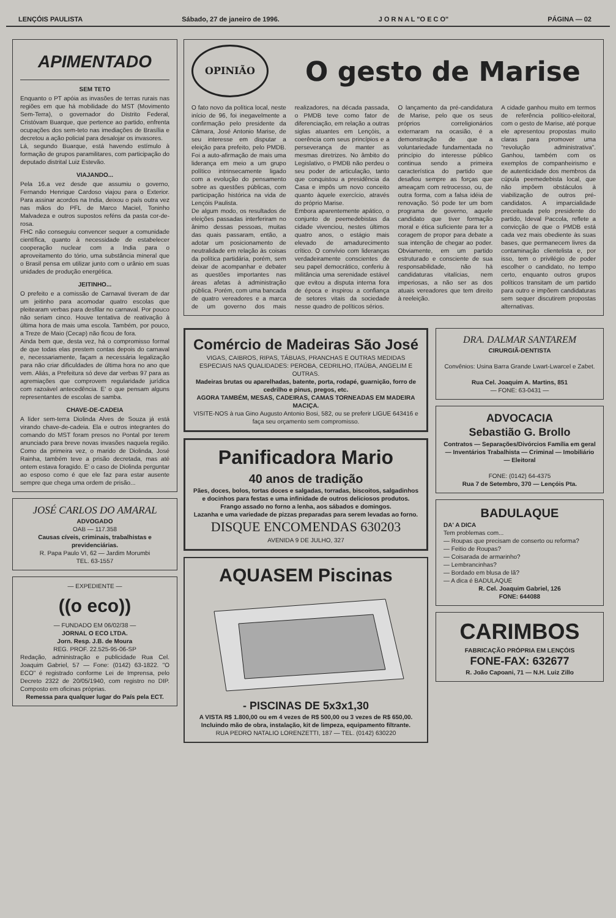LENÇÓIS PAULISTA Sábado, 27 de janeiro de 1996. J O R N A L "O E C O" PÁGINA — 02
APIMENTADO
SEM TETO
Enquanto o PT apóia as invasões de terras rurais nas regiões em que há mobilidade do MST (Movimento Sem-Terra), o governador do Distrito Federal, Cristóvam Buarque, que pertence ao partido, enfrenta ocupações dos sem-teto nas imediações de Brasília e decretou a ação policial para desalojar os invasores.
Lá, segundo Buarque, está havendo estímulo à formação de grupos paramilitares, com participação do deputado distrital Luiz Estevão.
VIAJANDO...
Pela 16.a vez desde que assumiu o governo, Fernando Henrique Cardoso viajou para o Exterior. Para assinar acordos na India, deixou o país outra vez nas mãos do PFL de Marco Maciel, Toninho Malvadeza e outros supostos reféns da pasta cor-de-rosa.
FHC não conseguiu convencer sequer a comunidade científica, quanto à necessidade de estabelecer cooperação nuclear com a India para o aproveitamento do tório, uma substância mineral que o Brasil pensa em utilizar junto com o urânio em suas unidades de produção energética.
JEITINHO...
O prefeito e a comissão de Carnaval tiveram de dar um jeitinho para acomodar quatro escolas que pleitearam verbas para desfilar no carnaval. Por pouco não seriam cinco. Houve tentativa de reativação à última hora de mais uma escola. Também, por pouco, a Treze de Maio (Cecap) não ficou de fora.
Ainda bem que, desta vez, há o compromisso formal de que todas elas prestem contas depois do carnaval e, necessariamente, façam a necessária legalização para não criar dificuldades de última hora no ano que vem. Aliás, a Prefeitura só deve dar verbas 97 para as agremiações que comprovem regularidade jurídica com razoável antecedência. E' o que pensam alguns representantes de escolas de samba.
CHAVE-DE-CADEIA
A líder sem-terra Diolinda Alves de Souza já está virando chave-de-cadeia. Ela e outros integrantes do comando do MST foram presos no Pontal por terem anunciado para breve novas invasões naquela região. Como da primeira vez, o marido de Diolinda, José Rainha, também teve a prisão decretada, mas até ontem estava foragido. E' o caso de Diolinda perguntar ao esposo como é que ele faz para estar ausente sempre que chega uma ordem de prisão...
JOSÉ CARLOS DO AMARAL
ADVOGADO
OAB — 117.358
Causas cíveis, criminais, trabalhistas e previdenciárias.
R. Papa Paulo VI, 62 — Jardim Morumbi
TEL. 63-1557
— EXPEDIENTE —
((o eco))
— FUNDADO EM 06/02/38 —
JORNAL O ECO LTDA.
Jorn. Resp. J.B. de Moura
REG. PROF. 22.525-95-06-SP
Redação, administração e publicidade Rua Cel. Joaquim Gabriel, 57 — Fone: (0142) 63-1822. "O ECO" é registrado conforme Lei de Imprensa, pelo Decreto 2322 de 20/05/1940, com registro no DIP. Composto em oficinas próprias.
Remessa para qualquer lugar do País pela ECT.
OPINIÃO
O gesto de Marise
O fato novo da política local, neste início de 96, foi inegavelmente a confirmação pelo presidente da Câmara, José Antonio Marise, de seu interesse em disputar a eleição para prefeito, pelo PMDB. Foi a auto-afirmação de mais uma liderança em meio a um grupo político intrinsecamente ligado com a evolução do pensamento sobre as questões públicas, com participação histórica na vida de Lençóis Paulista.
De algum modo, os resultados de eleições passadas interferiram no ânimo dessas pessoas, muitas das quais passaram, então, a adotar um posicionamento de neutralidade em relação às coisas da política partidária, porém, sem deixar de acompanhar e debater as questões importantes nas áreas afetas à administração pública. Porém, com uma bancada de quatro vereadores e a marca de um governo dos mais realizadores, na década passada, o PMDB teve como fator de diferenciação, em relação a outras siglas atuantes em Lençóis, a coerência com seus princípios e a perseverança de manter as mesmas diretrizes. No âmbito do Legislativo, o PMDB não perdeu o seu poder de articulação, tanto que conquistou a presidência da Casa e impôs um novo conceito quanto àquele exercício, através do próprio Marise.
Embora aparentemente apático, o conjunto de peemedebistas da cidade vivenciou, nestes últimos quatro anos, o estágio mais elevado de amadurecimento crítico. O convívio com lideranças verdadeiramente conscientes de seu papel democrático, conferiu à militância uma serenidade estável que evitou a disputa interna fora de época e inspirou a confiança de setores vitais da sociedade nesse quadro de políticos sérios.
O lançamento da pré-candidatura de Marise, pelo que os seus próprios correligionários externaram na ocasião, é a demonstração de que a voluntariedade fundamentada no princípio do interesse público continua sendo a primeira característica do partido que desafiou sempre as forças que ameaçam com retrocesso, ou, de outra forma, com a falsa idéia de renovação. Só pode ter um bom programa de governo, aquele candidato que tiver formação moral e ética suficiente para ter a coragem de propor para debate a sua intenção de chegar ao poder. Obviamente, em um partido estruturado e consciente de sua responsabilidade, não há candidaturas vitalícias, nem imperiosas, a não ser as dos atuais vereadores que tem direito à reeleição.
A cidade ganhou muito em termos de referência político-eleitoral, com o gesto de Marise, até porque ele apresentou propostas muito claras para promover uma "revolução administrativa". Ganhou, também com os exemplos de companheirismo e de autenticidade dos membros da cúpula peemedebista local, que não impõem obstáculos à viabilização de outros pré-candidatos. A imparcialidade preceituada pelo presidente do partido, Ideval Paccola, reflete a convicção de que o PMDB está cada vez mais obediente às suas bases, que permanecem livres da contaminação clientelista e, por isso, tem o privilégio de poder escolher o candidato, no tempo certo, enquanto outros grupos políticos transitam de um partido para outro e impõem candidaturas sem sequer discutirem propostas alternativas.
Comércio de Madeiras São José
VIGAS, CAIBROS, RIPAS, TÁBUAS, PRANCHAS E OUTRAS MEDIDAS ESPECIAIS NAS QUALIDADES: PEROBA, CEDRILHO, ITAÚBA, ANGELIM E OUTRAS.
Madeiras brutas ou aparelhadas, batente, porta, rodapé, guarnição, forro de cedrilho e pinus, pregos, etc.
AGORA TAMBÉM, MESAS, CADEIRAS, CAMAS TORNEADAS EM MADEIRA MACIÇA.
VISITE-NOS à rua Gino Augusto Antonio Bosi, 582, ou se preferir LIGUE 643416 e faça seu orçamento sem compromisso.
Panificadora Mario
40 anos de tradição
Pães, doces, bolos, tortas doces e salgadas, torradas, biscoitos, salgadinhos e docinhos para festas e uma infinidade de outros deliciosos produtos.
Frango assado no forno a lenha, aos sábados e domingos.
Lazanha e uma variedade de pizzas preparadas para serem levadas ao forno.
DISQUE ENCOMENDAS 630203
AVENIDA 9 DE JULHO, 327
AQUASEM Piscinas
- PISCINAS DE 5x3x1,30
A VISTA R$ 1.800,00 ou em 4 vezes de R$ 500,00 ou 3 vezes de R$ 650,00. Incluindo mão de obra, instalação, kit de limpeza, equipamento filtrante.
RUA PEDRO NATALIO LORENZETTI, 187 — TEL. (0142) 630220
DRA. DALMAR SANTAREM
CIRURGIÃ-DENTISTA
Convênios: Usina Barra Grande Lwart-Lwarcel e Zabet.
Rua Cel. Joaquim A. Martins, 851
— FONE: 63-0431 —
ADVOCACIA
Sebastião G. Brollo
Contratos — Separações/Divórcios Família em geral — Inventários Trabalhista — Criminal — Imobiliário — Eleitoral
FONE: (0142) 64-4375
Rua 7 de Setembro, 370 — Lençóis Pta.
BADULAQUE
DA' A DICA
Tem problemas com...
— Roupas que precisam de conserto ou reforma?
— Feitio de Roupas?
— Coisarada de armarinho?
— Lembrancinhas?
— Bordado em blusa de lã?
— A dica é BADULAQUE
R. Cel. Joaquim Gabriel, 126
FONE: 644088
CARIMBOS
FABRICAÇÃO PRÓPRIA EM LENÇÓIS
FONE-FAX: 632677
R. João Capoani, 71 — N.H. Luiz Zillo